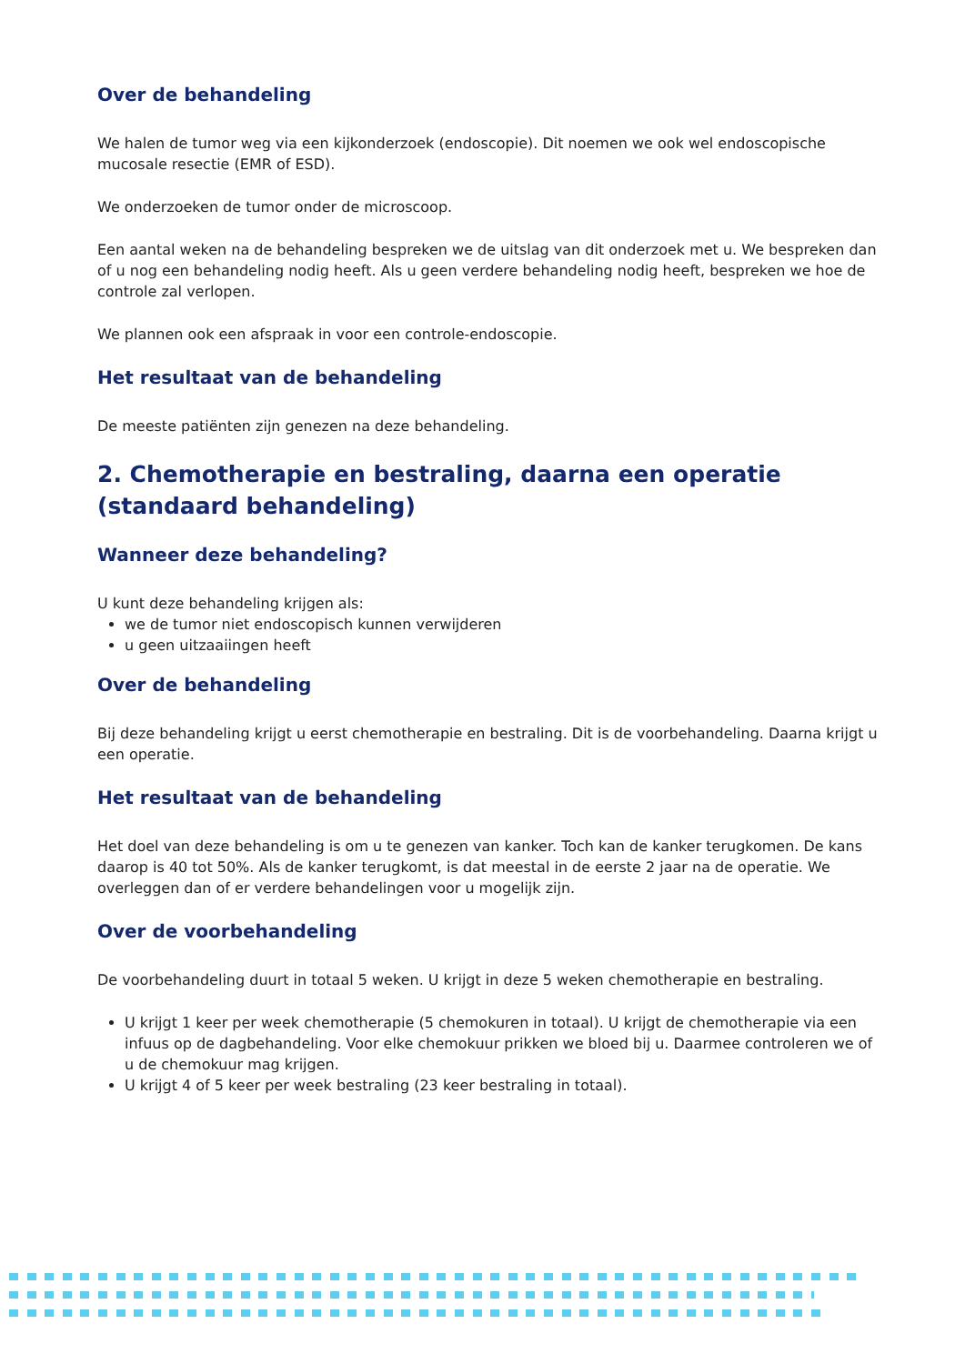Over de behandeling
We halen de tumor weg via een kijkonderzoek (endoscopie). Dit noemen we ook wel endoscopische mucosale resectie (EMR of ESD).
We onderzoeken de tumor onder de microscoop.
Een aantal weken na de behandeling bespreken we de uitslag van dit onderzoek met u. We bespreken dan of u nog een behandeling nodig heeft. Als u geen verdere behandeling nodig heeft, bespreken we hoe de controle zal verlopen.
We plannen ook een afspraak in voor een controle-endoscopie.
Het resultaat van de behandeling
De meeste patiënten zijn genezen na deze behandeling.
2. Chemotherapie en bestraling, daarna een operatie (standaard behandeling)
Wanneer deze behandeling?
U kunt deze behandeling krijgen als:
we de tumor niet endoscopisch kunnen verwijderen
u geen uitzaaiingen heeft
Over de behandeling
Bij deze behandeling krijgt u eerst chemotherapie en bestraling. Dit is de voorbehandeling. Daarna krijgt u een operatie.
Het resultaat van de behandeling
Het doel van deze behandeling is om u te genezen van kanker. Toch kan de kanker terugkomen. De kans daarop is 40 tot 50%. Als de kanker terugkomt, is dat meestal in de eerste 2 jaar na de operatie. We overleggen dan of er verdere behandelingen voor u mogelijk zijn.
Over de voorbehandeling
De voorbehandeling duurt in totaal 5 weken. U krijgt in deze 5 weken chemotherapie en bestraling.
U krijgt 1 keer per week chemotherapie (5 chemokuren in totaal). U krijgt de chemotherapie via een infuus op de dagbehandeling. Voor elke chemokuur prikken we bloed bij u. Daarmee controleren we of u de chemokuur mag krijgen.
U krijgt 4 of 5 keer per week bestraling (23 keer bestraling in totaal).